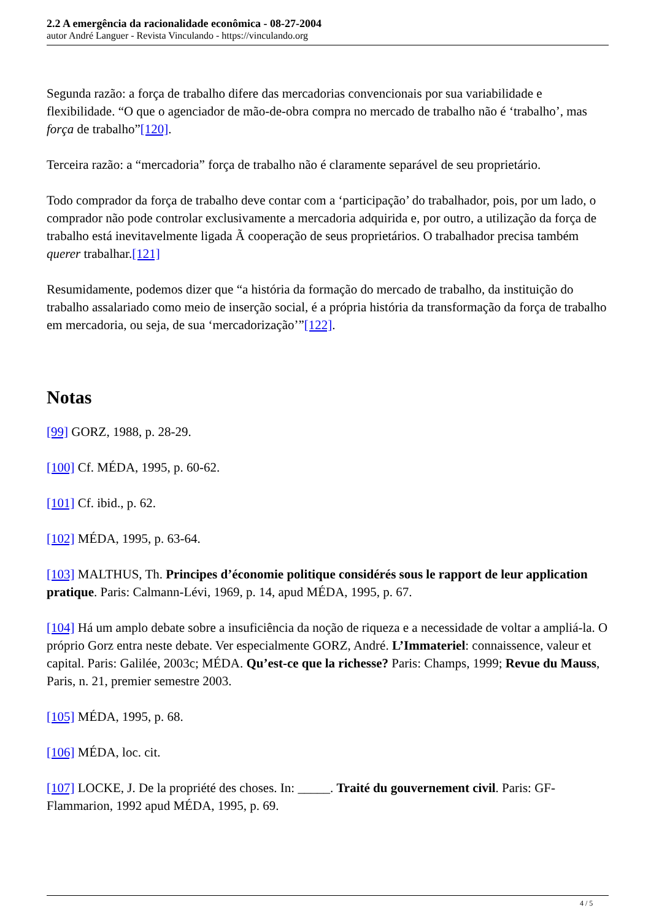2.2 A emergência da racionalidade econômica - 08-27-2004
autor André Languer - Revista Vinculando - https://vinculando.org
Segunda razão: a força de trabalho difere das mercadorias convencionais por sua variabilidade e flexibilidade. “O que o agenciador de mão-de-obra compra no mercado de trabalho não é ‘trabalho’, mas força de trabalho”[120].
Terceira razão: a “mercadoria” força de trabalho não é claramente separável de seu proprietário.
Todo comprador da força de trabalho deve contar com a ‘participação’ do trabalhador, pois, por um lado, o comprador não pode controlar exclusivamente a mercadoria adquirida e, por outro, a utilização da força de trabalho está inevitavelmente ligada Ã cooperação de seus proprietários. O trabalhador precisa também querer trabalhar.[121]
Resumidamente, podemos dizer que “a história da formação do mercado de trabalho, da instituição do trabalho assalariado como meio de inserção social, é a própria história da transformação da força de trabalho em mercadoria, ou seja, de sua ‘mercadorização’”[122].
Notas
[99] GORZ, 1988, p. 28-29.
[100] Cf. MÉDA, 1995, p. 60-62.
[101] Cf. ibid., p. 62.
[102] MÉDA, 1995, p. 63-64.
[103] MALTHUS, Th. Principes d’économie politique considérés sous le rapport de leur application pratique. Paris: Calmann-Lévi, 1969, p. 14, apud MÉDA, 1995, p. 67.
[104] Há um amplo debate sobre a insuficiência da noção de riqueza e a necessidade de voltar a ampliá-la. O próprio Gorz entra neste debate. Ver especialmente GORZ, André. L’Immateriel: connaissence, valeur et capital. Paris: Galilée, 2003c; MÉDA. Qu’est-ce que la richesse? Paris: Champs, 1999; Revue du Mauss, Paris, n. 21, premier semestre 2003.
[105] MÉDA, 1995, p. 68.
[106] MÉDA, loc. cit.
[107] LOCKE, J. De la propriété des choses. In: _____. Traité du gouvernement civil. Paris: GF-Flammarion, 1992 apud MÉDA, 1995, p. 69.
4 / 5